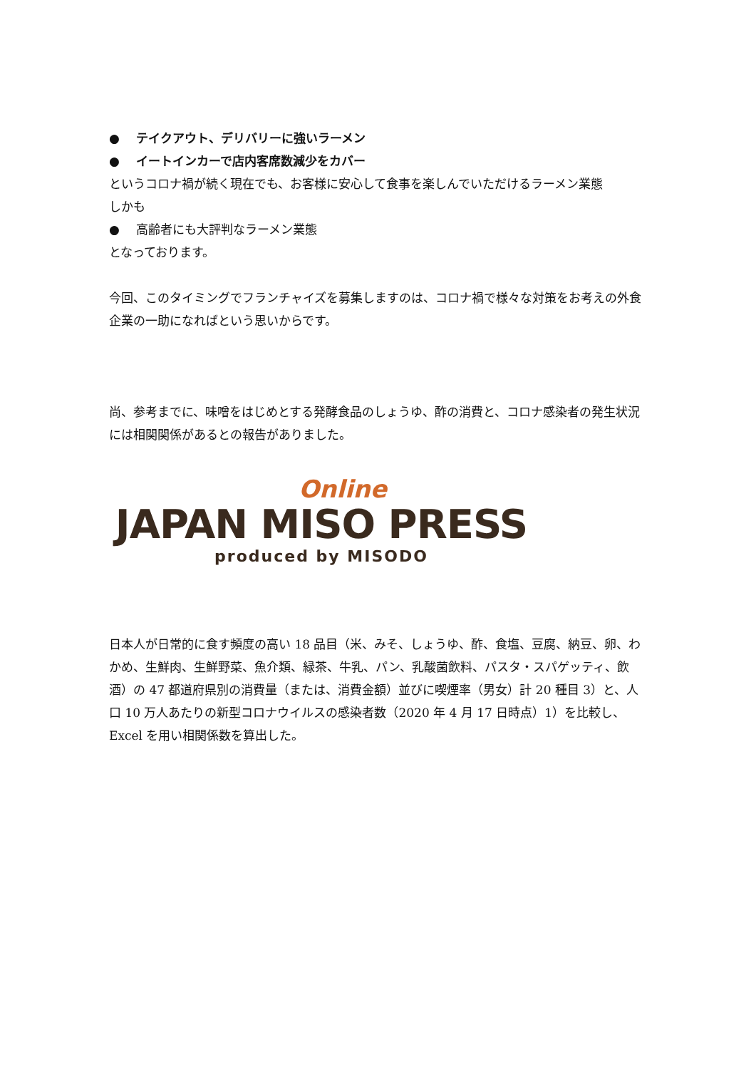● テイクアウト、デリバリーに強いラーメン
● イートインカーで店内客席数減少をカバー
というコロナ禍が続く現在でも、お客様に安心して食事を楽しんでいただけるラーメン業態
しかも
● 高齢者にも大評判なラーメン業態
となっております。
今回、このタイミングでフランチャイズを募集しますのは、コロナ禍で様々な対策をお考えの外食企業の一助になればという思いからです。
尚、参考までに、味噌をはじめとする発酵食品のしょうゆ、酢の消費と、コロナ感染者の発生状況には相関関係があるとの報告がありました。
Online
JAPAN MISO PRESS
produced by MISODO
日本人が日常的に食す頻度の高い 18 品目（米、みそ、しょうゆ、酢、食塩、豆腐、納豆、卵、わかめ、生鮮肉、生鮮野菜、魚介類、緑茶、牛乳、パン、乳酸菌飲料、パスタ・スパゲッティ、飲酒）の 47 都道府県別の消費量（または、消費金額）並びに喫煙率（男女）計 20 種目 3）と、人口 10 万人あたりの新型コロナウイルスの感染者数（2020 年 4 月 17 日時点）1）を比較し、Excel を用い相関係数を算出した。